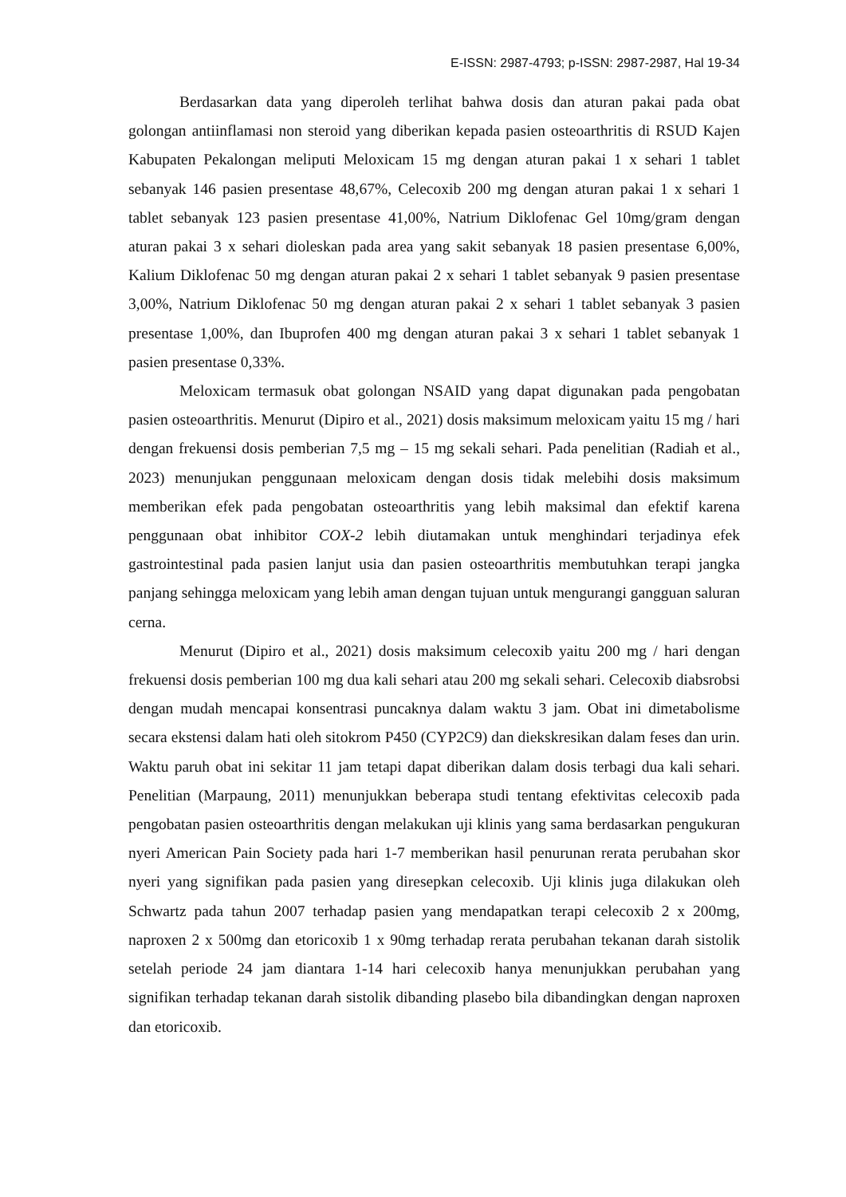E-ISSN: 2987-4793; p-ISSN: 2987-2987, Hal 19-34
Berdasarkan data yang diperoleh terlihat bahwa dosis dan aturan pakai pada obat golongan antiinflamasi non steroid yang diberikan kepada pasien osteoarthritis di RSUD Kajen Kabupaten Pekalongan meliputi Meloxicam 15 mg dengan aturan pakai 1 x sehari 1 tablet sebanyak 146 pasien presentase 48,67%, Celecoxib 200 mg dengan aturan pakai 1 x sehari 1 tablet sebanyak 123 pasien presentase 41,00%, Natrium Diklofenac Gel 10mg/gram dengan aturan pakai 3 x sehari dioleskan pada area yang sakit sebanyak 18 pasien presentase 6,00%, Kalium Diklofenac 50 mg dengan aturan pakai 2 x sehari 1 tablet sebanyak 9 pasien presentase 3,00%, Natrium Diklofenac 50 mg dengan aturan pakai 2 x sehari 1 tablet sebanyak 3 pasien presentase 1,00%, dan Ibuprofen 400 mg dengan aturan pakai 3 x sehari 1 tablet sebanyak 1 pasien presentase 0,33%.
Meloxicam termasuk obat golongan NSAID yang dapat digunakan pada pengobatan pasien osteoarthritis. Menurut (Dipiro et al., 2021) dosis maksimum meloxicam yaitu 15 mg / hari dengan frekuensi dosis pemberian 7,5 mg – 15 mg sekali sehari. Pada penelitian (Radiah et al., 2023) menunjukan penggunaan meloxicam dengan dosis tidak melebihi dosis maksimum memberikan efek pada pengobatan osteoarthritis yang lebih maksimal dan efektif karena penggunaan obat inhibitor COX-2 lebih diutamakan untuk menghindari terjadinya efek gastrointestinal pada pasien lanjut usia dan pasien osteoarthritis membutuhkan terapi jangka panjang sehingga meloxicam yang lebih aman dengan tujuan untuk mengurangi gangguan saluran cerna.
Menurut (Dipiro et al., 2021) dosis maksimum celecoxib yaitu 200 mg / hari dengan frekuensi dosis pemberian 100 mg dua kali sehari atau 200 mg sekali sehari. Celecoxib diabsrobsi dengan mudah mencapai konsentrasi puncaknya dalam waktu 3 jam. Obat ini dimetabolisme secara ekstensi dalam hati oleh sitokrom P450 (CYP2C9) dan diekskresikan dalam feses dan urin. Waktu paruh obat ini sekitar 11 jam tetapi dapat diberikan dalam dosis terbagi dua kali sehari. Penelitian (Marpaung, 2011) menunjukkan beberapa studi tentang efektivitas celecoxib pada pengobatan pasien osteoarthritis dengan melakukan uji klinis yang sama berdasarkan pengukuran nyeri American Pain Society pada hari 1-7 memberikan hasil penurunan rerata perubahan skor nyeri yang signifikan pada pasien yang diresepkan celecoxib. Uji klinis juga dilakukan oleh Schwartz pada tahun 2007 terhadap pasien yang mendapatkan terapi celecoxib 2 x 200mg, naproxen 2 x 500mg dan etoricoxib 1 x 90mg terhadap rerata perubahan tekanan darah sistolik setelah periode 24 jam diantara 1-14 hari celecoxib hanya menunjukkan perubahan yang signifikan terhadap tekanan darah sistolik dibanding plasebo bila dibandingkan dengan naproxen dan etoricoxib.